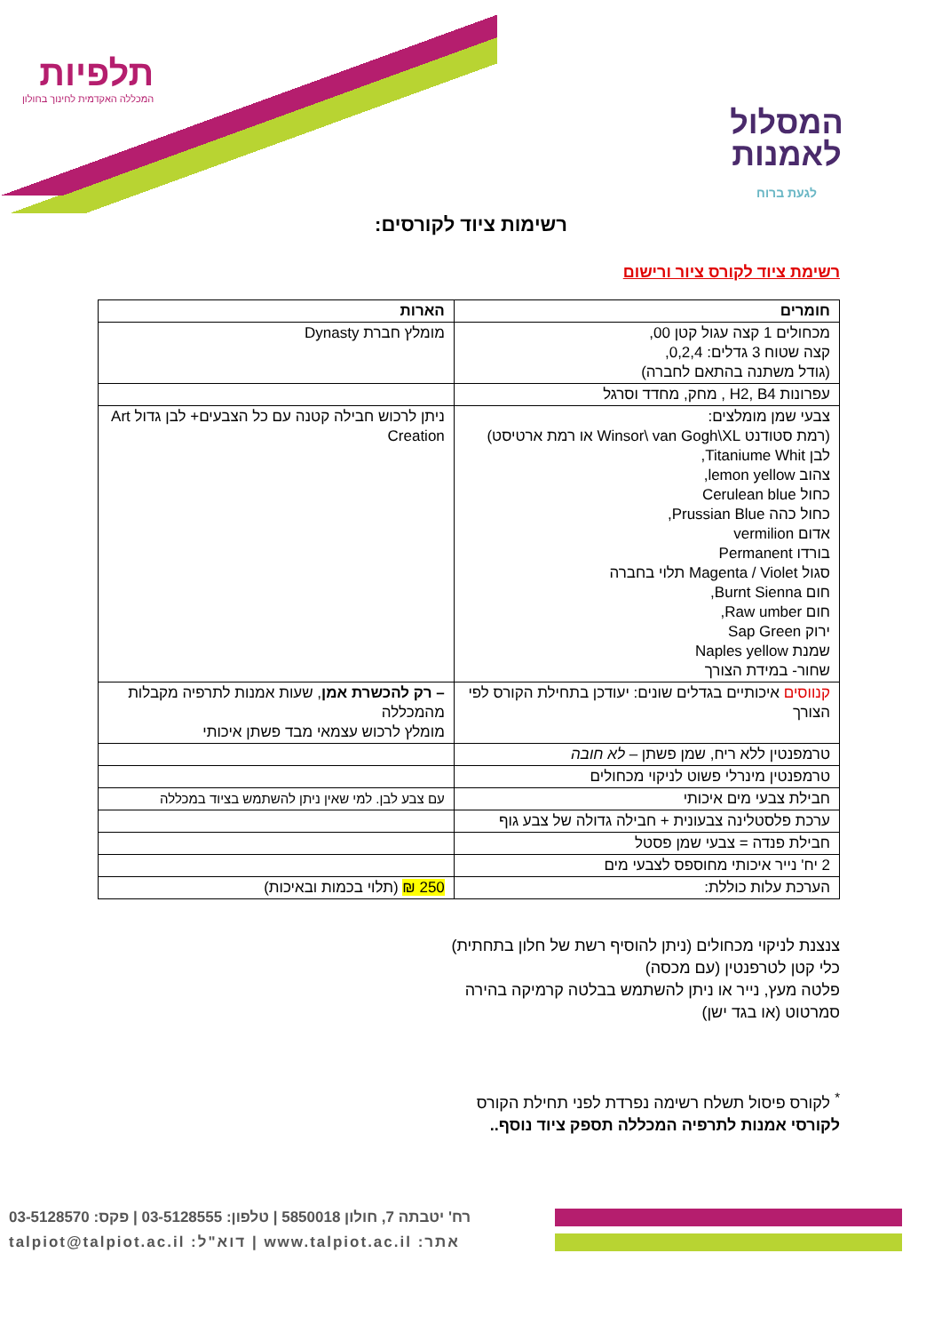המסלול לאמנות לגעת ברוח
תלפיות
המכללה האקדמית לחינוך בחולון
רשימות ציוד לקורסים:
רשימת ציוד לקורס ציור ורישום
| חומרים | הארות |
| --- | --- |
| מכחולים 1 קצה עגול קטן 00, קצה שטוח 3 גדלים: 0,2,4, (גודל משתנה בהתאם לחברה) | מומלץ חברת Dynasty |
| עפרונות H2, B4 , מחק, מחדד וסרגל | |
| צבעי שמן מומלצים: (רמת סטודנט Winsor\ van Gogh\XL או רמת ארטיסט) לבן Titaniume Whit, צהוב lemon yellow, כחול Cerulean blue כחול כהה Prussian Blue, אדום vermilion בורדו Permanent סגול Magenta / Violet תלוי בחברה חום Burnt Sienna, חום Raw umber, ירוק Sap Green שמנת Naples yellow שחור- במידת הצורך | ניתן לרכוש חבילה קטנה עם כל הצבעים+ לבן גדול Art Creation |
| קנווסים איכותיים בגדלים שונים: יעודכן בתחילת הקורס לפי הצורך | – רק להכשרת אמן , שעות אמנות לתרפיה מקבלות מהמכללה מומלץ לרכוש עצמאי מבד פשתן איכותי |
| טרמפנטין ללא ריח, שמן פשתן – לא חובה | |
| טרמפנטין מינרלי פשוט לניקוי מכחולים | |
| חבילת צבעי מים איכותי | עם צבע לבן. למי שאין ניתן להשתמש בציוד במכללה |
| ערכת פלסטלינה צבעונית + חבילה גדולה של צבע גוף | |
| חבילת פנדה = צבעי שמן פסטל | |
| 2 יח' נייר איכותי מחוספס לצבעי מים | |
| הערכת עלות כוללת: | 250 ₪ (תלוי בכמות ובאיכות) |
צנצנת לניקוי מכחולים (ניתן להוסיף רשת של חלון בתחתית)
כלי קטן לטרפנטין (עם מכסה)
פלטה מעץ, נייר או ניתן להשתמש בבלטה קרמיקה בהירה
סמרטוט (או בגד ישן)
<sup>*</sup> לקורס פיסול תשלח רשימה נפרדת לפני תחילת הקורס
לקורסי אמנות לתרפיה המכללה תספק ציוד נוסף..
רח' יטבתה 7, חולון 5850018 | טלפון: 03-5128555 | פקס: 03-5128570
אתר: www.talpiot.ac.il | דוא"ל: talpiot@talpiot.ac.il